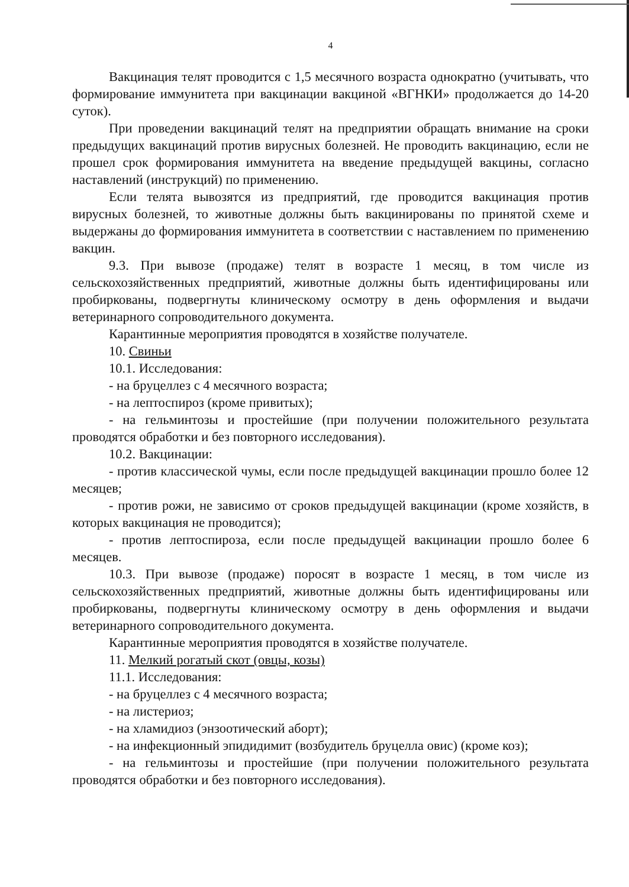4
Вакцинация телят проводится с 1,5 месячного возраста однократно (учитывать, что формирование иммунитета при вакцинации вакциной «ВГНКИ» продолжается до 14-20 суток).
При проведении вакцинаций телят на предприятии обращать внимание на сроки предыдущих вакцинаций против вирусных болезней. Не проводить вакцинацию, если не прошел срок формирования иммунитета на введение предыдущей вакцины, согласно наставлений (инструкций) по применению.
Если телята вывозятся из предприятий, где проводится вакцинация против вирусных болезней, то животные должны быть вакцинированы по принятой схеме и выдержаны до формирования иммунитета в соответствии с наставлением по применению вакцин.
9.3. При вывозе (продаже) телят в возрасте 1 месяц, в том числе из сельскохозяйственных предприятий, животные должны быть идентифицированы или пробиркованы, подвергнуты клиническому осмотру в день оформления и выдачи ветеринарного сопроводительного документа.
Карантинные мероприятия проводятся в хозяйстве получателе.
10. Свиньи
10.1. Исследования:
- на бруцеллез с 4 месячного возраста;
- на лептоспироз (кроме привитых);
- на гельминтозы и простейшие (при получении положительного результата проводятся обработки и без повторного исследования).
10.2. Вакцинации:
- против классической чумы, если после предыдущей вакцинации прошло более 12 месяцев;
- против рожи, не зависимо от сроков предыдущей вакцинации (кроме хозяйств, в которых вакцинация не проводится);
- против лептоспироза, если после предыдущей вакцинации прошло более 6 месяцев.
10.3. При вывозе (продаже) поросят в возрасте 1 месяц, в том числе из сельскохозяйственных предприятий, животные должны быть идентифицированы или пробиркованы, подвергнуты клиническому осмотру в день оформления и выдачи ветеринарного сопроводительного документа.
Карантинные мероприятия проводятся в хозяйстве получателе.
11. Мелкий рогатый скот (овцы, козы)
11.1. Исследования:
- на бруцеллез с 4 месячного возраста;
- на листериоз;
- на хламидиоз (энзоотический аборт);
- на инфекционный эпидидимит (возбудитель бруцелла овис) (кроме коз);
- на гельминтозы и простейшие (при получении положительного результата проводятся обработки и без повторного исследования).